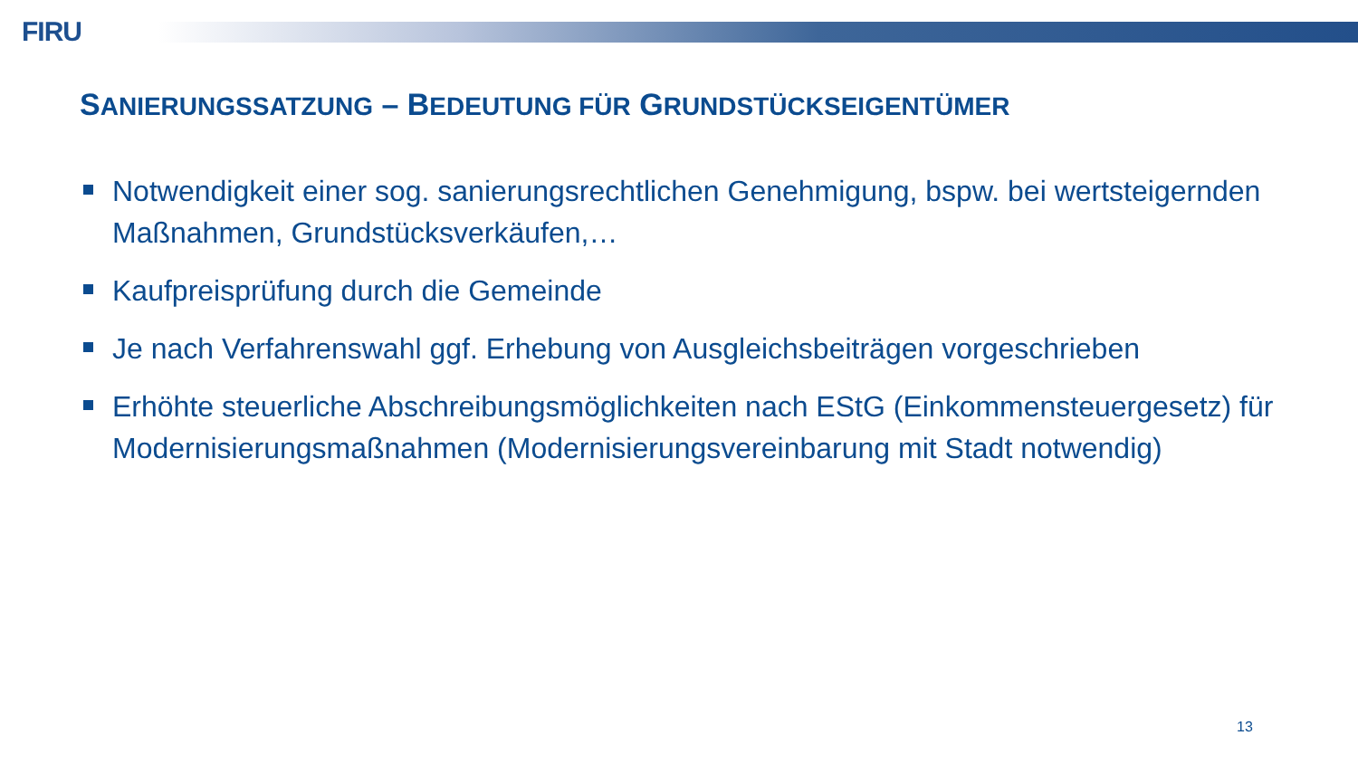FIRU
SANIERUNGSSATZUNG – BEDEUTUNG FÜR GRUNDSTÜCKSEIGENTÜMER
Notwendigkeit einer sog. sanierungsrechtlichen Genehmigung, bspw. bei wertsteigernden Maßnahmen, Grundstücksverkäufen,…
Kaufpreisprüfung durch die Gemeinde
Je nach Verfahrenswahl ggf. Erhebung von Ausgleichsbeiträgen vorgeschrieben
Erhöhte steuerliche Abschreibungsmöglichkeiten nach EStG (Einkommensteuergesetz) für Modernisierungsmaßnahmen (Modernisierungsvereinbarung mit Stadt notwendig)
13